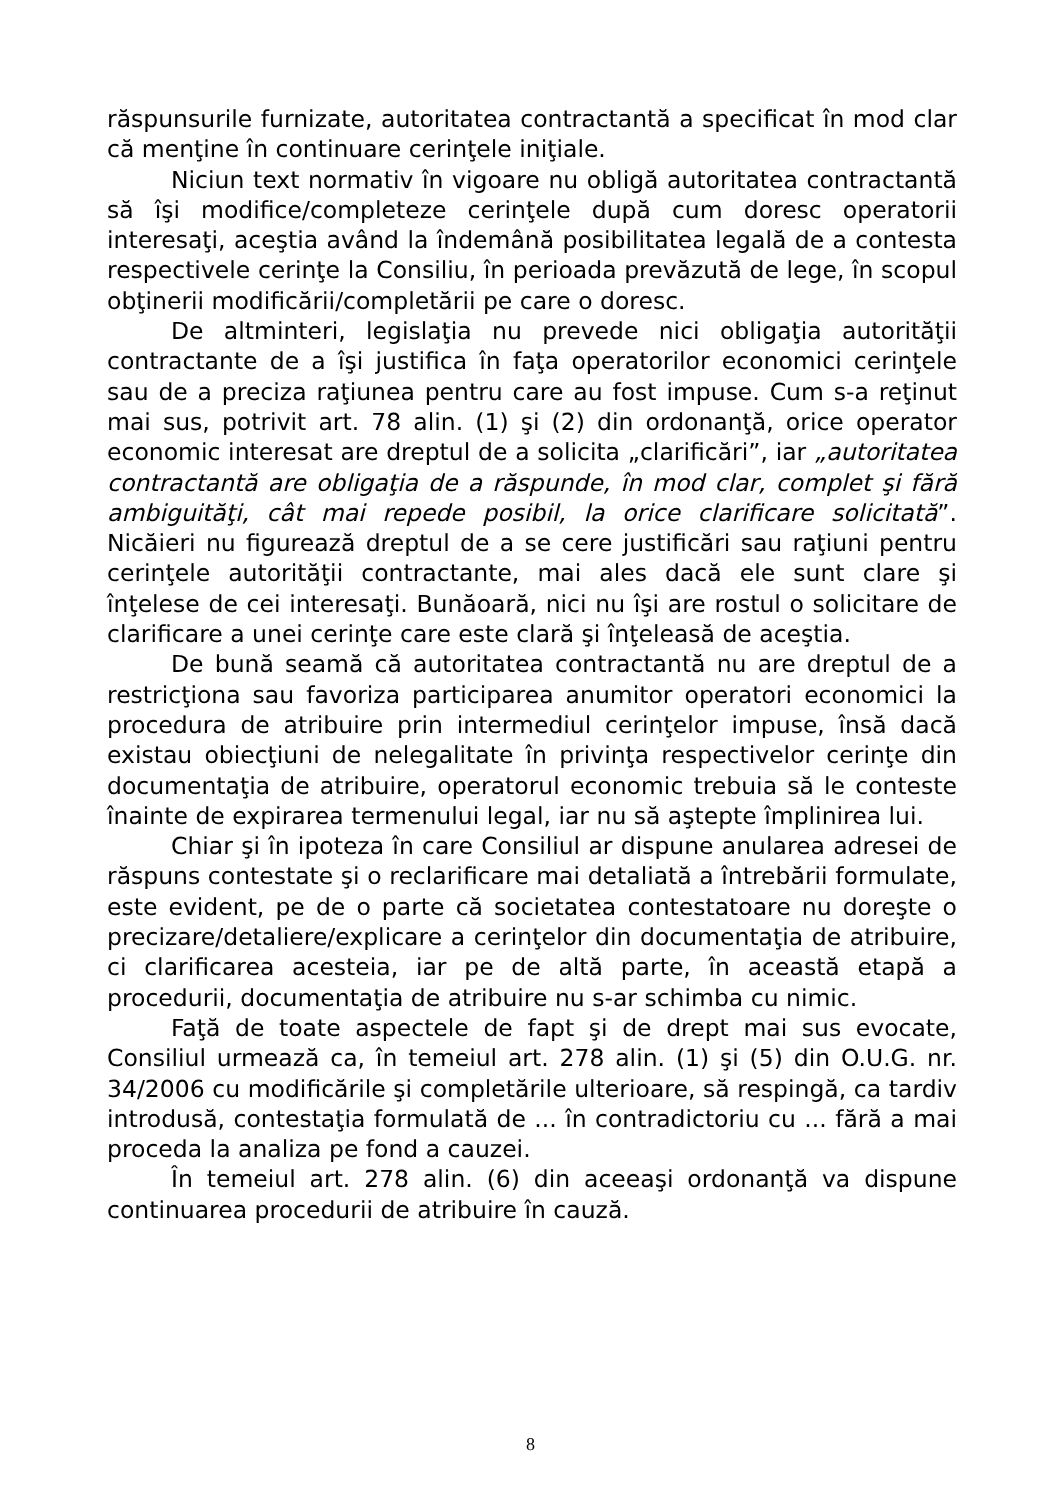răspunsurile furnizate, autoritatea contractantă a specificat în mod clar că menţine în continuare cerinţele iniţiale.
Niciun text normativ în vigoare nu obligă autoritatea contractantă să îşi modifice/completeze cerinţele după cum doresc operatorii interesaţi, aceştia având la îndemână posibilitatea legală de a contesta respectivele cerinţe la Consiliu, în perioada prevăzută de lege, în scopul obţinerii modificării/completării pe care o doresc.
De altminteri, legislaţia nu prevede nici obligaţia autorităţii contractante de a îşi justifica în faţa operatorilor economici cerinţele sau de a preciza raţiunea pentru care au fost impuse. Cum s-a reţinut mai sus, potrivit art. 78 alin. (1) şi (2) din ordonanţă, orice operator economic interesat are dreptul de a solicita „clarificări”, iar „autoritatea contractantă are obligaţia de a răspunde, în mod clar, complet şi fără ambiguităţi, cât mai repede posibil, la orice clarificare solicitată”. Nicăieri nu figurează dreptul de a se cere justificări sau raţiuni pentru cerinţele autorităţii contractante, mai ales dacă ele sunt clare şi înţelese de cei interesaţi. Bunăoară, nici nu îşi are rostul o solicitare de clarificare a unei cerinţe care este clară şi înţeleasă de aceştia.
De bună seamă că autoritatea contractantă nu are dreptul de a restricţiona sau favoriza participarea anumitor operatori economici la procedura de atribuire prin intermediul cerinţelor impuse, însă dacă existau obiecţiuni de nelegalitate în privinţa respectivelor cerinţe din documentaţia de atribuire, operatorul economic trebuia să le conteste înainte de expirarea termenului legal, iar nu să aştepte împlinirea lui.
Chiar şi în ipoteza în care Consiliul ar dispune anularea adresei de răspuns contestate şi o reclarificare mai detaliată a întrebării formulate, este evident, pe de o parte că societatea contestatoare nu doreşte o precizare/detaliere/explicare a cerinţelor din documentaţia de atribuire, ci clarificarea acesteia, iar pe de altă parte, în această etapă a procedurii, documentaţia de atribuire nu s-ar schimba cu nimic.
Faţă de toate aspectele de fapt şi de drept mai sus evocate, Consiliul urmează ca, în temeiul art. 278 alin. (1) şi (5) din O.U.G. nr. 34/2006 cu modificările şi completările ulterioare, să respingă, ca tardiv introdusă, contestaţia formulată de ... în contradictoriu cu ... fără a mai proceda la analiza pe fond a cauzei.
În temeiul art. 278 alin. (6) din aceeaşi ordonanţă va dispune continuarea procedurii de atribuire în cauză.
8